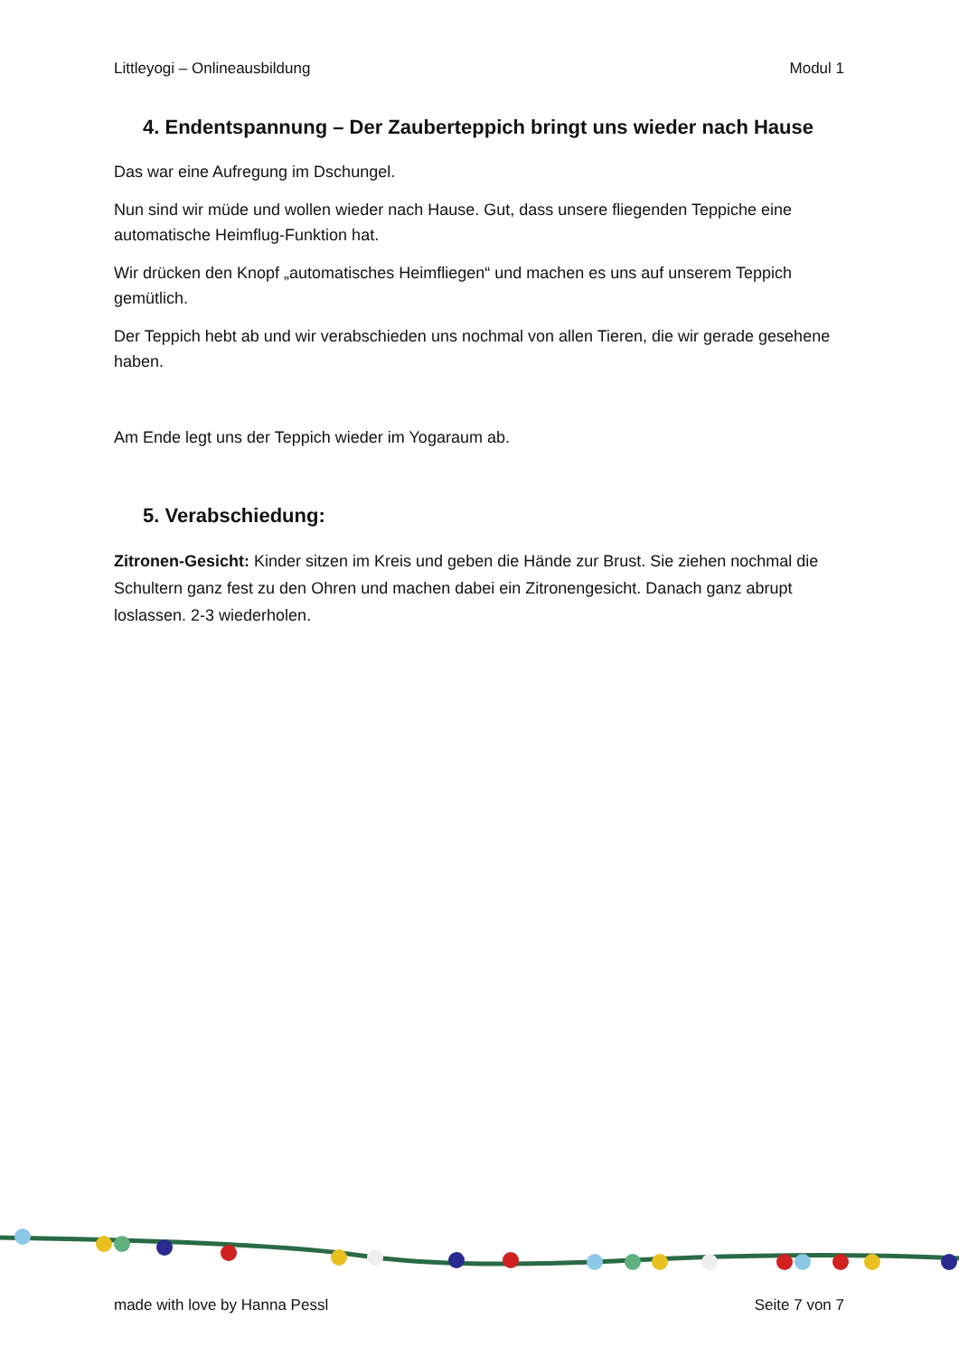Littleyogi – Onlineausbildung Modul 1
4. Endentspannung – Der Zauberteppich bringt uns wieder nach Hause
Das war eine Aufregung im Dschungel.
Nun sind wir müde und wollen wieder nach Hause. Gut, dass unsere fliegenden Teppiche eine automatische Heimflug-Funktion hat.
Wir drücken den Knopf „automatisches Heimfliegen“ und machen es uns auf unserem Teppich gemütlich.
Der Teppich hebt ab und wir verabschieden uns nochmal von allen Tieren, die wir gerade gesehene haben.
Am Ende legt uns der Teppich wieder im Yogaraum ab.
5. Verabschiedung:
Zitronen-Gesicht: Kinder sitzen im Kreis und geben die Hände zur Brust. Sie ziehen nochmal die Schultern ganz fest zu den Ohren und machen dabei ein Zitronengesicht. Danach ganz abrupt loslassen. 2-3 wiederholen.
made with love by Hanna Pessl Seite 7 von 7